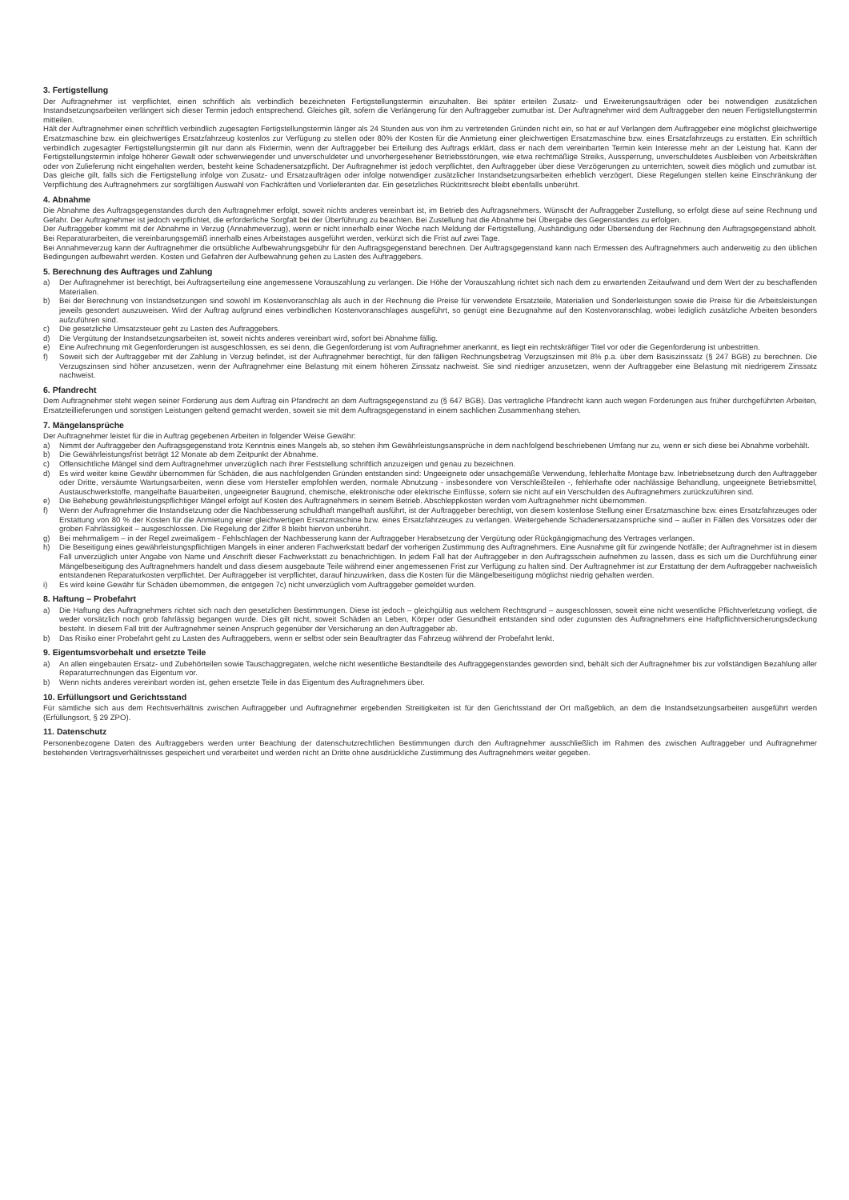3. Fertigstellung
Der Auftragnehmer ist verpflichtet, einen schriftlich als verbindlich bezeichneten Fertigstellungstermin einzuhalten. Bei später erteilen Zusatz- und Erweiterungsaufträgen oder bei notwendigen zusätzlichen Instandsetzungsarbeiten verlängert sich dieser Termin jedoch entsprechend. Gleiches gilt, sofern die Verlängerung für den Auftraggeber zumutbar ist. Der Auftragnehmer wird dem Auftraggeber den neuen Fertigstellungstermin mitteilen.
Hält der Auftragnehmer einen schriftlich verbindlich zugesagten Fertigstellungstermin länger als 24 Stunden aus von ihm zu vertretenden Gründen nicht ein, so hat er auf Verlangen dem Auftraggeber eine möglichst gleichwertige Ersatzmaschine bzw. ein gleichwertiges Ersatzfahrzeug kostenlos zur Verfügung zu stellen oder 80% der Kosten für die Anmietung einer gleichwertigen Ersatzmaschine bzw. eines Ersatzfahrzeugs zu erstatten. Ein schriftlich verbindlich zugesagter Fertigstellungstermin gilt nur dann als Fixtermin, wenn der Auftraggeber bei Erteilung des Auftrags erklärt, dass er nach dem vereinbarten Termin kein Interesse mehr an der Leistung hat. Kann der Fertigstellungstermin infolge höherer Gewalt oder schwerwiegender und unverschuldeter und unvorhergesehener Betriebsstörungen, wie etwa rechtmäßige Streiks, Aussperrung, unverschuldetes Ausbleiben von Arbeitskräften oder von Zulieferung nicht eingehalten werden, besteht keine Schadenersatzpflicht. Der Auftragnehmer ist jedoch verpflichtet, den Auftraggeber über diese Verzögerungen zu unterrichten, soweit dies möglich und zumutbar ist. Das gleiche gilt, falls sich die Fertigstellung infolge von Zusatz- und Ersatzaufträgen oder infolge notwendiger zusätzlicher Instandsetzungsarbeiten erheblich verzögert. Diese Regelungen stellen keine Einschränkung der Verpflichtung des Auftragnehmers zur sorgfältigen Auswahl von Fachkräften und Vorlieferanten dar. Ein gesetzliches Rücktrittsrecht bleibt ebenfalls unberührt.
4. Abnahme
Die Abnahme des Auftragsgegenstandes durch den Auftragnehmer erfolgt, soweit nichts anderes vereinbart ist, im Betrieb des Auftragsnehmers. Wünscht der Auftraggeber Zustellung, so erfolgt diese auf seine Rechnung und Gefahr. Der Auftragnehmer ist jedoch verpflichtet, die erforderliche Sorgfalt bei der Überführung zu beachten. Bei Zustellung hat die Abnahme bei Übergabe des Gegenstandes zu erfolgen.
Der Auftraggeber kommt mit der Abnahme in Verzug (Annahmeverzug), wenn er nicht innerhalb einer Woche nach Meldung der Fertigstellung, Aushändigung oder Übersendung der Rechnung den Auftragsgegenstand abholt. Bei Reparaturarbeiten, die vereinbarungsgemäß innerhalb eines Arbeitstages ausgeführt werden, verkürzt sich die Frist auf zwei Tage.
Bei Annahmeverzug kann der Auftragnehmer die ortsübliche Aufbewahrungsgebühr für den Auftragsgegenstand berechnen. Der Auftragsgegenstand kann nach Ermessen des Auftragnehmers auch anderweitig zu den üblichen Bedingungen aufbewahrt werden. Kosten und Gefahren der Aufbewahrung gehen zu Lasten des Auftraggebers.
5. Berechnung des Auftrages und Zahlung
a) Der Auftragnehmer ist berechtigt, bei Auftragserteilung eine angemessene Vorauszahlung zu verlangen. Die Höhe der Vorauszahlung richtet sich nach dem zu erwartenden Zeitaufwand und dem Wert der zu beschaffenden Materialien.
b) Bei der Berechnung von Instandsetzungen sind sowohl im Kostenvoranschlag als auch in der Rechnung die Preise für verwendete Ersatzteile, Materialien und Sonderleistungen sowie die Preise für die Arbeitsleistungen jeweils gesondert auszuweisen. Wird der Auftrag aufgrund eines verbindlichen Kostenvoranschlages ausgeführt, so genügt eine Bezugnahme auf den Kostenvoranschlag, wobei lediglich zusätzliche Arbeiten besonders aufzuführen sind.
c) Die gesetzliche Umsatzsteuer geht zu Lasten des Auftraggebers.
d) Die Vergütung der Instandsetzungsarbeiten ist, soweit nichts anderes vereinbart wird, sofort bei Abnahme fällig.
e) Eine Aufrechnung mit Gegenforderungen ist ausgeschlossen, es sei denn, die Gegenforderung ist vom Auftragnehmer anerkannt, es liegt ein rechtskräftiger Titel vor oder die Gegenforderung ist unbestritten.
f) Soweit sich der Auftraggeber mit der Zahlung in Verzug befindet, ist der Auftragnehmer berechtigt, für den fälligen Rechnungsbetrag Verzugszinsen mit 8% p.a. über dem Basiszinssatz (§ 247 BGB) zu berechnen. Die Verzugszinsen sind höher anzusetzen, wenn der Auftragnehmer eine Belastung mit einem höheren Zinssatz nachweist. Sie sind niedriger anzusetzen, wenn der Auftraggeber eine Belastung mit niedrigerem Zinssatz nachweist.
6. Pfandrecht
Dem Auftragnehmer steht wegen seiner Forderung aus dem Auftrag ein Pfandrecht an dem Auftragsgegenstand zu (§ 647 BGB). Das vertragliche Pfandrecht kann auch wegen Forderungen aus früher durchgeführten Arbeiten, Ersatzteillieferungen und sonstigen Leistungen geltend gemacht werden, soweit sie mit dem Auftragsgegenstand in einem sachlichen Zusammenhang stehen.
7. Mängelansprüche
Der Auftragnehmer leistet für die in Auftrag gegebenen Arbeiten in folgender Weise Gewähr:
a) Nimmt der Auftraggeber den Auftragsgegenstand trotz Kenntnis eines Mangels ab, so stehen ihm Gewährleistungsansprüche in dem nachfolgend beschriebenen Umfang nur zu, wenn er sich diese bei Abnahme vorbehält.
b) Die Gewährleistungsfrist beträgt 12 Monate ab dem Zeitpunkt der Abnahme.
c) Offensichtliche Mängel sind dem Auftragnehmer unverzüglich nach ihrer Feststellung schriftlich anzuzeigen und genau zu bezeichnen.
d) Es wird weiter keine Gewähr übernommen für Schäden, die aus nachfolgenden Gründen entstanden sind: Ungeeignete oder unsachgemäße Verwendung, fehlerhafte Montage bzw. Inbetriebsetzung durch den Auftraggeber oder Dritte, versäumte Wartungsarbeiten, wenn diese vom Hersteller empfohlen werden, normale Abnutzung - insbesondere von Verschleißteilen -, fehlerhafte oder nachlässige Behandlung, ungeeignete Betriebsmittel, Austauschwerkstoffe, mangelhafte Bauarbeiten, ungeeigneter Baugrund, chemische, elektronische oder elektrische Einflüsse, sofern sie nicht auf ein Verschulden des Auftragnehmers zurückzuführen sind.
e) Die Behebung gewährleistungspflichtiger Mängel erfolgt auf Kosten des Auftragnehmers in seinem Betrieb. Abschleppkosten werden vom Auftragnehmer nicht übernommen.
f) Wenn der Auftragnehmer die Instandsetzung oder die Nachbesserung schuldhaft mangelhaft ausführt, ist der Auftraggeber berechtigt, von diesem kostenlose Stellung einer Ersatzmaschine bzw. eines Ersatzfahrzeuges oder Erstattung von 80 % der Kosten für die Anmietung einer gleichwertigen Ersatzmaschine bzw. eines Ersatzfahrzeuges zu verlangen. Weitergehende Schadenersatzansprüche sind – außer in Fällen des Vorsatzes oder der groben Fahrlässigkeit – ausgeschlossen. Die Regelung der Ziffer 8 bleibt hiervon unberührt.
g) Bei mehrmaligem – in der Regel zweimaligem - Fehlschlagen der Nachbesserung kann der Auftraggeber Herabsetzung der Vergütung oder Rückgängigmachung des Vertrages verlangen.
h) Die Beseitigung eines gewährleistungspflichtigen Mangels in einer anderen Fachwerkstatt bedarf der vorherigen Zustimmung des Auftragnehmers. Eine Ausnahme gilt für zwingende Notfälle; der Auftragnehmer ist in diesem Fall unverzüglich unter Angabe von Name und Anschrift dieser Fachwerkstatt zu benachrichtigen. In jedem Fall hat der Auftraggeber in den Auftragsschein aufnehmen zu lassen, dass es sich um die Durchführung einer Mängelbeseitigung des Auftragnehmers handelt und dass diesem ausgebaute Teile während einer angemessenen Frist zur Verfügung zu halten sind. Der Auftragnehmer ist zur Erstattung der dem Auftraggeber nachweislich entstandenen Reparaturkosten verpflichtet. Der Auftraggeber ist verpflichtet, darauf hinzuwirken, dass die Kosten für die Mängelbeseitigung möglichst niedrig gehalten werden.
i) Es wird keine Gewähr für Schäden übernommen, die entgegen 7c) nicht unverzüglich vom Auftraggeber gemeldet wurden.
8. Haftung – Probefahrt
a) Die Haftung des Auftragnehmers richtet sich nach den gesetzlichen Bestimmungen. Diese ist jedoch – gleichgültig aus welchem Rechtsgrund – ausgeschlossen, soweit eine nicht wesentliche Pflichtverletzung vorliegt, die weder vorsätzlich noch grob fahrlässig begangen wurde. Dies gilt nicht, soweit Schäden an Leben, Körper oder Gesundheit entstanden sind oder zugunsten des Auftragnehmers eine Haftpflichtversicherungsdeckung besteht. In diesem Fall tritt der Auftragnehmer seinen Anspruch gegenüber der Versicherung an den Auftraggeber ab.
b) Das Risiko einer Probefahrt geht zu Lasten des Auftraggebers, wenn er selbst oder sein Beauftragter das Fahrzeug während der Probefahrt lenkt.
9. Eigentumsvorbehalt und ersetzte Teile
a) An allen eingebauten Ersatz- und Zubehörteilen sowie Tauschaggregaten, welche nicht wesentliche Bestandteile des Auftraggegenstandes geworden sind, behält sich der Auftragnehmer bis zur vollständigen Bezahlung aller Reparaturrechnungen das Eigentum vor.
b) Wenn nichts anderes vereinbart worden ist, gehen ersetzte Teile in das Eigentum des Auftragnehmers über.
10. Erfüllungsort und Gerichtsstand
Für sämtliche sich aus dem Rechtsverhältnis zwischen Auftraggeber und Auftragnehmer ergebenden Streitigkeiten ist für den Gerichtsstand der Ort maßgeblich, an dem die Instandsetzungsarbeiten ausgeführt werden (Erfüllungsort, § 29 ZPO).
11. Datenschutz
Personenbezogene Daten des Auftraggebers werden unter Beachtung der datenschutzrechtlichen Bestimmungen durch den Auftragnehmer ausschließlich im Rahmen des zwischen Auftraggeber und Auftragnehmer bestehenden Vertragsverhältnisses gespeichert und verarbeitet und werden nicht an Dritte ohne ausdrückliche Zustimmung des Auftragnehmers weiter gegeben.